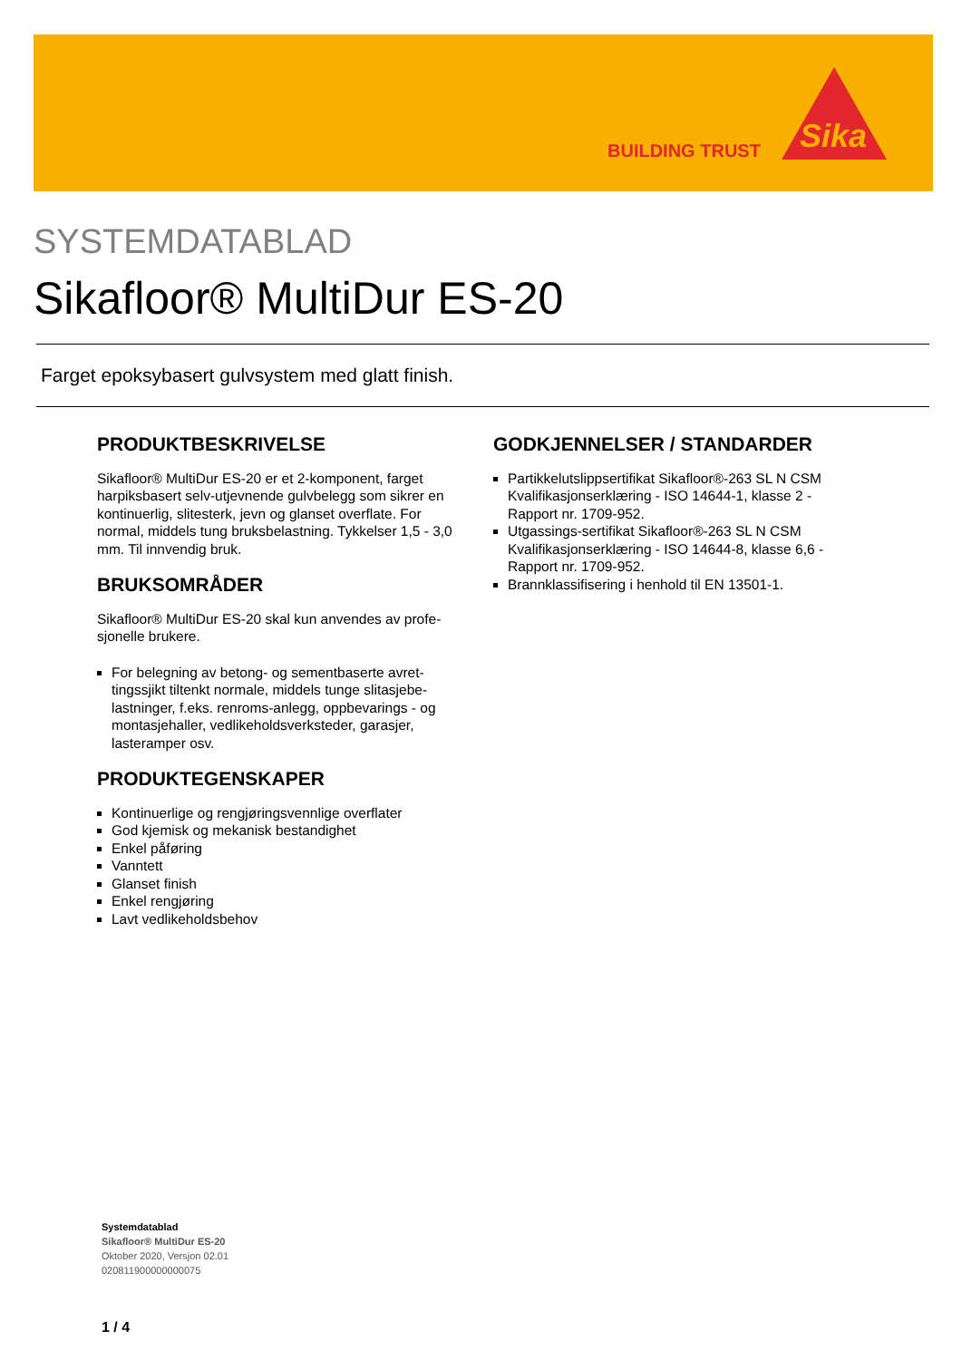BUILDING TRUST
Sika
SYSTEMDATABLAD
Sikafloor® MultiDur ES-20
Farget epoksybasert gulvsystem med glatt finish.
PRODUKTBESKRIVELSE
Sikafloor® MultiDur ES-20 er et 2-komponent, farget harpiksbasert selv-utjevnende gulvbelegg som sikrer en kontinuerlig, slitesterk, jevn og glanset overflate. For normal, middels tung bruksbelastning. Tykkelser 1,5 - 3,0 mm. Til innvendig bruk.
BRUKSOMRÅDER
Sikafloor® MultiDur ES-20 skal kun anvendes av profe-sjonelle brukere.
For belegning av betong- og sementbaserte avret-tingssjikt tiltenkt normale, middels tunge slitasjebe-lastninger, f.eks. renroms-anlegg, oppbevarings - og montasjehaller, vedlikeholdsverksteder, garasjer, lasteramper osv.
PRODUKTEGENSKAPER
Kontinuerlige og rengjøringsvennlige overflater
God kjemisk og mekanisk bestandighet
Enkel påføring
Vanntett
Glanset finish
Enkel rengjøring
Lavt vedlikeholdsbehov
GODKJENNELSER / STANDARDER
Partikkelutslippsertifikat Sikafloor®-263 SL N CSM Kvalifikasjonserklæring - ISO 14644-1, klasse 2 - Rapport nr. 1709-952.
Utgassings-sertifikat Sikafloor®-263 SL N CSM Kvalifikasjonserklæring - ISO 14644-8, klasse 6,6 - Rapport nr. 1709-952.
Brannklassifisering i henhold til EN 13501-1.
Systemdatablad
Sikafloor® MultiDur ES-20
Oktober 2020, Versjon 02.01
020811900000000075
1 / 4